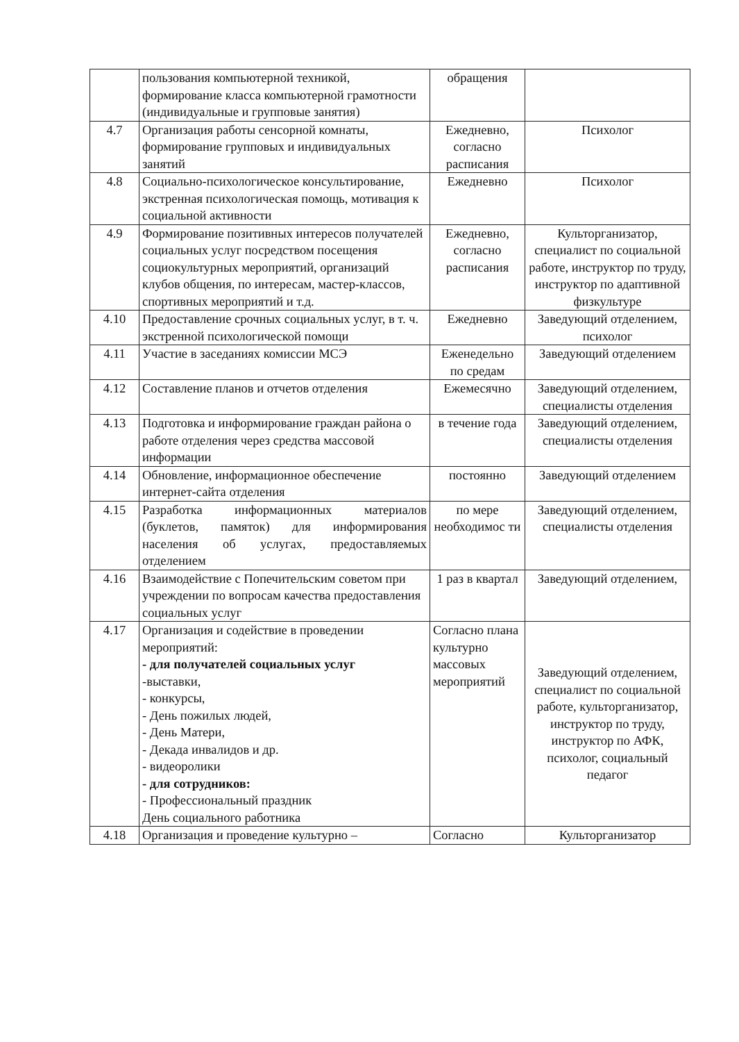| | пользования компьютерной техникой, формирование класса компьютерной грамотности (индивидуальные и групповые занятия) | обращения | |
| 4.7 | Организация работы сенсорной комнаты, формирование групповых и индивидуальных занятий | Ежедневно, согласно расписания | Психолог |
| 4.8 | Социально-психологическое консультирование, экстренная психологическая помощь, мотивация к социальной активности | Ежедневно | Психолог |
| 4.9 | Формирование позитивных интересов получателей социальных услуг посредством посещения социокультурных мероприятий, организаций клубов общения, по интересам, мастер-классов, спортивных мероприятий и т.д. | Ежедневно, согласно расписания | Культорганизатор, специалист по социальной работе, инструктор по труду, инструктор по адаптивной физкультуре |
| 4.10 | Предоставление срочных социальных услуг, в т. ч. экстренной психологической помощи | Ежедневно | Заведующий отделением, психолог |
| 4.11 | Участие в заседаниях комиссии МСЭ | Еженедельно по средам | Заведующий отделением |
| 4.12 | Составление планов и отчетов отделения | Ежемесячно | Заведующий отделением, специалисты отделения |
| 4.13 | Подготовка и информирование граждан района о работе отделения через средства массовой информации | в течение года | Заведующий отделением, специалисты отделения |
| 4.14 | Обновление, информационное обеспечение интернет-сайта отделения | постоянно | Заведующий отделением |
| 4.15 | Разработка информационных материалов (буклетов, памяток) для информирования населения об услугах, предоставляемых отделением | по мере необходимос ти | Заведующий отделением, специалисты отделения |
| 4.16 | Взаимодействие с Попечительским советом при учреждении по вопросам качества предоставления социальных услуг | 1 раз в квартал | Заведующий отделением, |
| 4.17 | Организация и содействие в проведении мероприятий: - для получателей социальных услуг -выставки, - конкурсы, - День пожилых людей, - День Матери, - Декада инвалидов и др. - видеоролики - для сотрудников: - Профессиональный праздник День социального работника | Согласно плана культурно массовых мероприятий | Заведующий отделением, специалист по социальной работе, культорганизатор, инструктор по труду, инструктор по АФК, психолог, социальный педагог |
| 4.18 | Организация и проведение культурно – | Согласно | Культорганизатор |